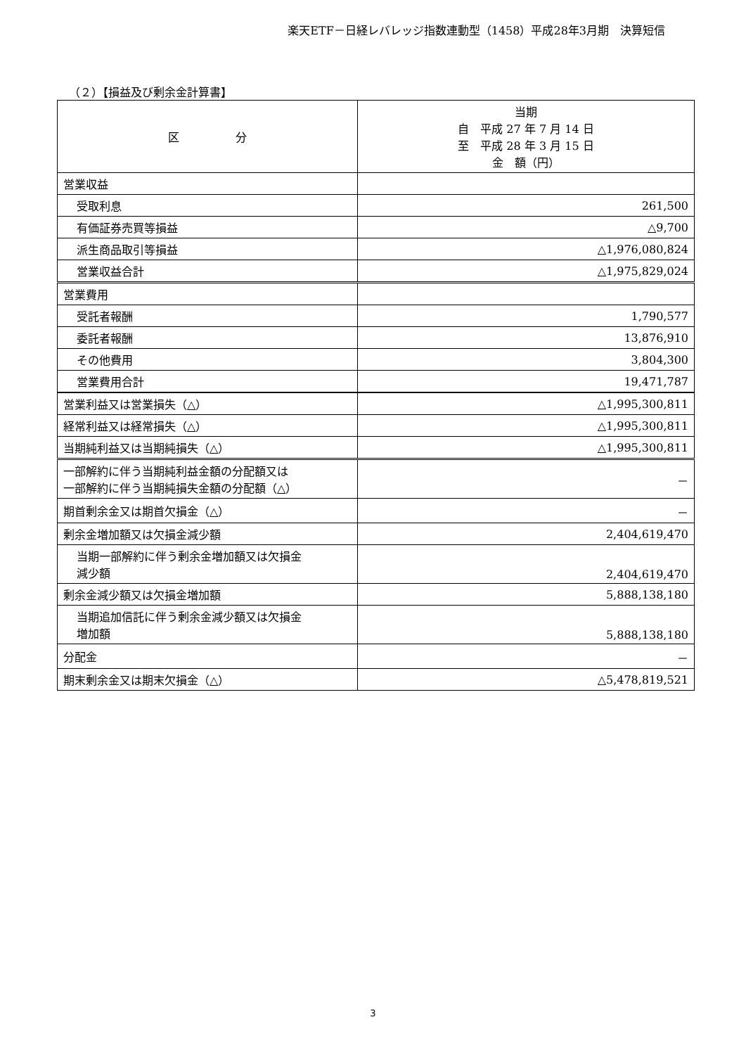楽天ETF－日経レバレッジ指数連動型（1458）平成28年3月期　決算短信
（２）【損益及び剰余金計算書】
| 区 分 | 当期 自 平成 27 年 7 月 14 日 至 平成 28 年 3 月 15 日 金 額（円） |
| --- | --- |
| 営業収益 | |
| 受取利息 | 261,500 |
| 有価証券売買等損益 | △9,700 |
| 派生商品取引等損益 | △1,976,080,824 |
| 営業収益合計 | △1,975,829,024 |
| 営業費用 | |
| 受託者報酬 | 1,790,577 |
| 委託者報酬 | 13,876,910 |
| その他費用 | 3,804,300 |
| 営業費用合計 | 19,471,787 |
| 営業利益又は営業損失（△） | △1,995,300,811 |
| 経常利益又は経常損失（△） | △1,995,300,811 |
| 当期純利益又は当期純損失（△） | △1,995,300,811 |
| 一部解約に伴う当期純利益金額の分配額又は 一部解約に伴う当期純損失金額の分配額（△） | － |
| 期首剰余金又は期首欠損金（△） | － |
| 剰余金増加額又は欠損金減少額 | 2,404,619,470 |
| 当期一部解約に伴う剰余金増加額又は欠損金 減少額 | 2,404,619,470 |
| 剰余金減少額又は欠損金増加額 | 5,888,138,180 |
| 当期追加信託に伴う剰余金減少額又は欠損金 増加額 | 5,888,138,180 |
| 分配金 | － |
| 期末剰余金又は期末欠損金（△） | △5,478,819,521 |
3